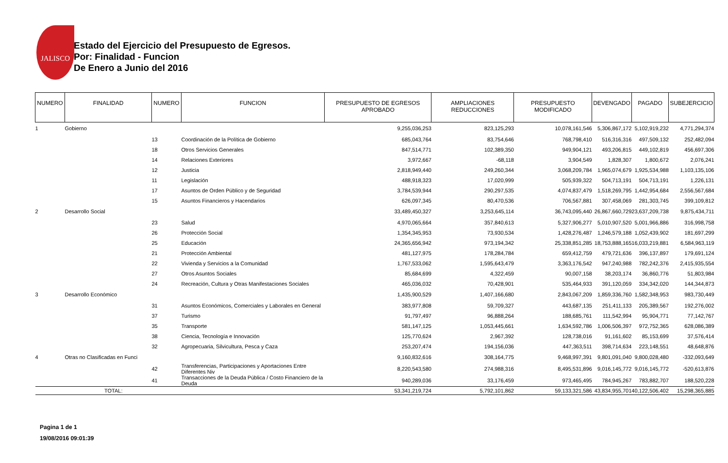JALISCO
Estado del Ejercicio del Presupuesto de Egresos.
Por: Finalidad - Funcion
De Enero a Junio del 2016
| NUMERO | FINALIDAD | NUMERO | FUNCION | PRESUPUESTO DE EGRESOS APROBADO | AMPLIACIONES REDUCCIONES | PRESUPUESTO MODIFICADO | DEVENGADO | PAGADO | SUBEJERCICIO |
| --- | --- | --- | --- | --- | --- | --- | --- | --- | --- |
| 1 | Gobierno | | | 9,255,036,253 | 823,125,293 | 10,078,161,546 | 5,306,867,172 | 5,102,919,232 | 4,771,294,374 |
| | | 13 | Coordinación de la Política de Gobierno | 685,043,764 | 83,754,646 | 768,798,410 | 516,316,316 | 497,509,132 | 252,482,094 |
| | | 18 | Otros Servicios Generales | 847,514,771 | 102,389,350 | 949,904,121 | 493,206,815 | 449,102,819 | 456,697,306 |
| | | 14 | Relaciones Exteriores | 3,972,667 | -68,118 | 3,904,549 | 1,828,307 | 1,800,672 | 2,076,241 |
| | | 12 | Justicia | 2,818,949,440 | 249,260,344 | 3,068,209,784 | 1,965,074,679 | 1,925,534,988 | 1,103,135,106 |
| | | 11 | Legislación | 488,918,323 | 17,020,999 | 505,939,322 | 504,713,191 | 504,713,191 | 1,226,131 |
| | | 17 | Asuntos de Orden Público y de Seguridad | 3,784,539,944 | 290,297,535 | 4,074,837,479 | 1,518,269,795 | 1,442,954,684 | 2,556,567,684 |
| | | 15 | Asuntos Financieros y Hacendarios | 626,097,345 | 80,470,536 | 706,567,881 | 307,458,069 | 281,303,745 | 399,109,812 |
| 2 | Desarrollo Social | | | 33,489,450,327 | 3,253,645,114 | 36,743,095,440 | 26,867,660,729 | 23,637,209,738 | 9,875,434,711 |
| | | 23 | Salud | 4,970,065,664 | 357,840,613 | 5,327,906,277 | 5,010,907,520 | 5,001,966,886 | 316,998,758 |
| | | 26 | Protección Social | 1,354,345,953 | 73,930,534 | 1,428,276,487 | 1,246,579,188 | 1,052,439,902 | 181,697,299 |
| | | 25 | Educación | 24,365,656,942 | 973,194,342 | 25,338,851,285 | 18,753,888,165 | 16,033,219,881 | 6,584,963,119 |
| | | 21 | Protección Ambiental | 481,127,975 | 178,284,784 | 659,412,759 | 479,721,636 | 396,137,897 | 179,691,124 |
| | | 22 | Vivienda y Servicios a la Comunidad | 1,767,533,062 | 1,595,643,479 | 3,363,176,542 | 947,240,988 | 782,242,376 | 2,415,935,554 |
| | | 27 | Otros Asuntos Sociales | 85,684,699 | 4,322,459 | 90,007,158 | 38,203,174 | 36,860,776 | 51,803,984 |
| | | 24 | Recreación, Cultura y Otras Manifestaciones Sociales | 465,036,032 | 70,428,901 | 535,464,933 | 391,120,059 | 334,342,020 | 144,344,873 |
| 3 | Desarrollo Económico | | | 1,435,900,529 | 1,407,166,680 | 2,843,067,209 | 1,859,336,760 | 1,582,348,953 | 983,730,449 |
| | | 31 | Asuntos Económicos, Comerciales y Laborales en General | 383,977,808 | 59,709,327 | 443,687,135 | 251,411,133 | 205,389,567 | 192,276,002 |
| | | 37 | Turismo | 91,797,497 | 96,888,264 | 188,685,761 | 111,542,994 | 95,904,771 | 77,142,767 |
| | | 35 | Transporte | 581,147,125 | 1,053,445,661 | 1,634,592,786 | 1,006,506,397 | 972,752,365 | 628,086,389 |
| | | 38 | Ciencia, Tecnología e Innovación | 125,770,624 | 2,967,392 | 128,738,016 | 91,161,602 | 85,153,699 | 37,576,414 |
| | | 32 | Agropecuaria, Silvicultura, Pesca y Caza | 253,207,474 | 194,156,036 | 447,363,511 | 398,714,634 | 223,148,551 | 48,648,876 |
| 4 | Otras no Clasificadas en Funci | | | 9,160,832,616 | 308,164,775 | 9,468,997,391 | 9,801,091,040 | 9,800,028,480 | -332,093,649 |
| | | 42 | Transferencias, Participaciones y Aportaciones Entre Diferentes Niv | 8,220,543,580 | 274,988,316 | 8,495,531,896 | 9,016,145,772 | 9,016,145,772 | -520,613,876 |
| | | 41 | Transacciones de la Deuda Pública / Costo Financiero de la Deuda | 940,289,036 | 33,176,459 | 973,465,495 | 784,945,267 | 783,882,707 | 188,520,228 |
| TOTAL: | | | | 53,341,219,724 | 5,792,101,862 | 59,133,321,586 | 43,834,955,701 | 40,122,506,402 | 15,298,365,885 |
Pagina 1 de 1
19/08/2016 09:01:39